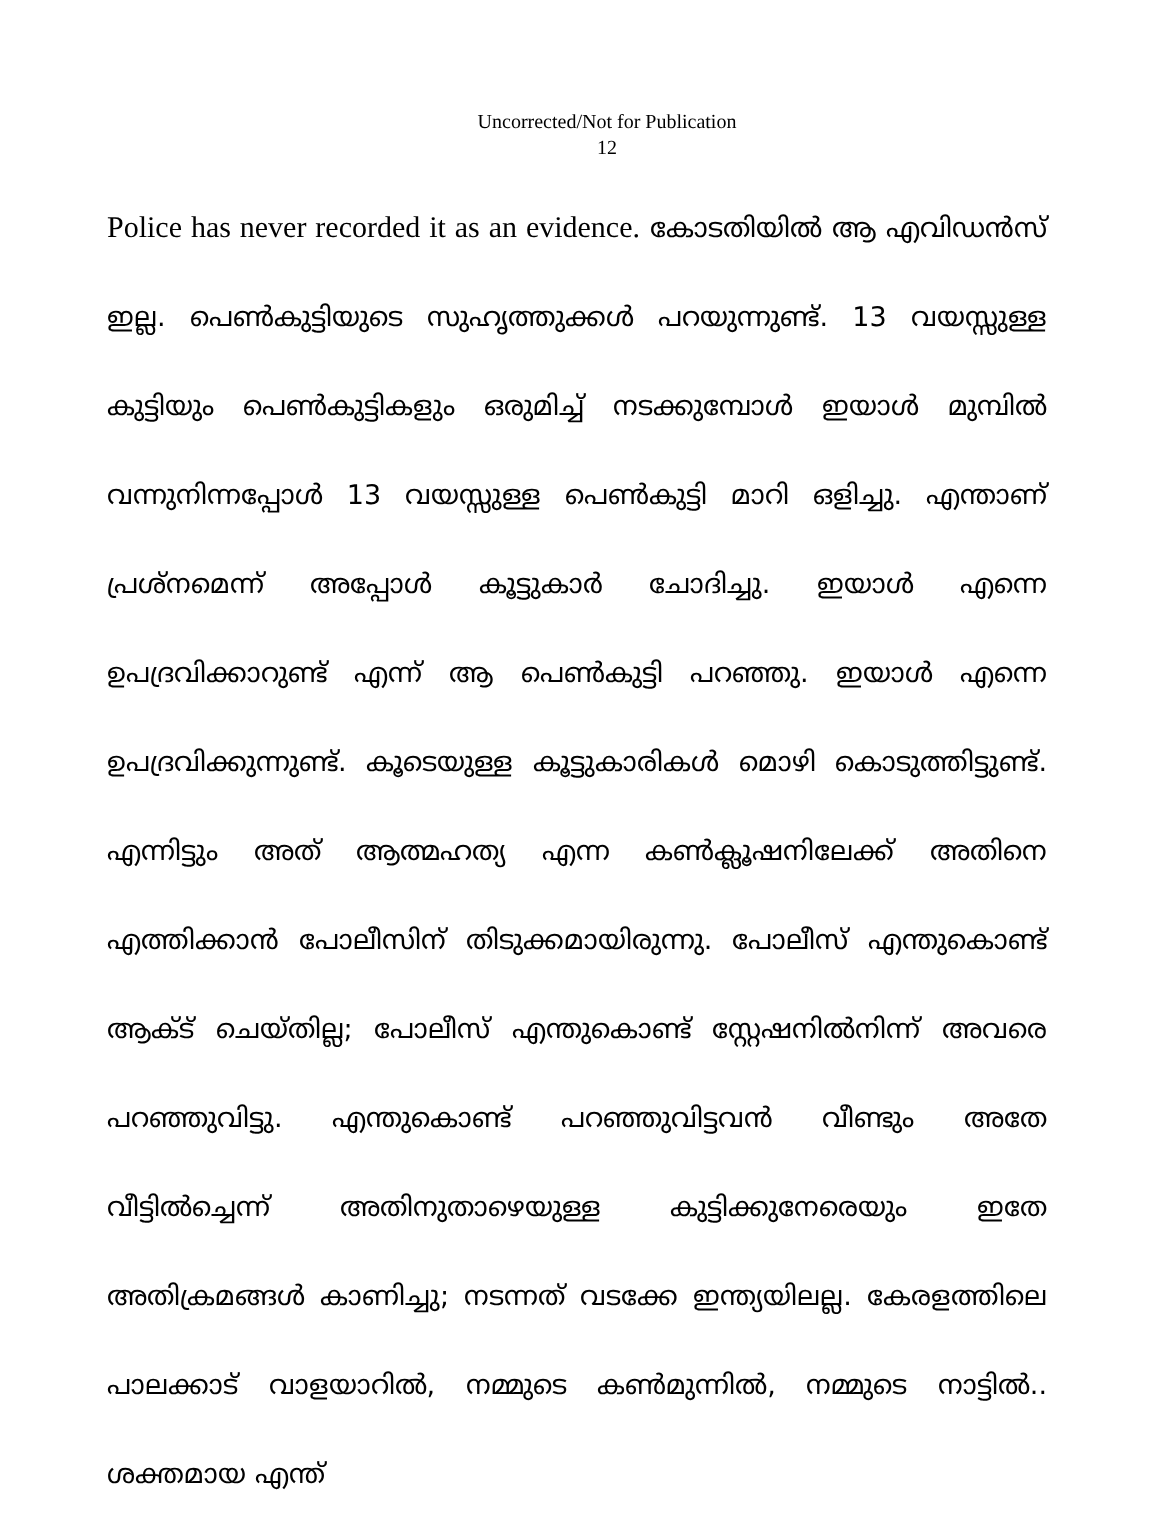Uncorrected/Not for Publication
12
Police has never recorded it as an evidence. കോടതിയിൽ ആ എവിഡൻസ് ഇല്ല. പെൺകുട്ടിയുടെ സുഹൃത്തുക്കൾ പറയുന്നുണ്ട്. 13 വയസ്സുള്ള കുട്ടിയും പെൺകുട്ടികളും ഒരുമിച്ച് നടക്കുമ്പോൾ ഇയാൾ മുമ്പിൽ വന്നുനിന്നപ്പോൾ 13 വയസ്സുള്ള പെൺകുട്ടി മാറി ഒളിച്ചു. എന്താണ് പ്രശ്നമെന്ന് അപ്പോൾ കൂട്ടുകാർ ചോദിച്ചു. ഇയാൾ എന്നെ ഉപദ്രവിക്കാറുണ്ട് എന്ന് ആ പെൺകുട്ടി പറഞ്ഞു. ഇയാൾ എന്നെ ഉപദ്രവിക്കുന്നുണ്ട്. കൂടെയുള്ള കൂട്ടുകാരികൾ മൊഴി കൊടുത്തിട്ടുണ്ട്. എന്നിട്ടും അത് ആത്മഹത്യ എന്ന കൺക്ലൂഷനിലേക്ക് അതിനെ എത്തിക്കാൻ പോലീസിന് തിടുക്കമായിരുന്നു. പോലീസ് എന്തുകൊണ്ട് ആക്ട് ചെയ്തില്ല; പോലീസ് എന്തുകൊണ്ട് സ്റ്റേഷനിൽനിന്ന് അവരെ പറഞ്ഞുവിട്ടു. എന്തുകൊണ്ട് പറഞ്ഞുവിട്ടവൻ വീണ്ടും അതേ വീട്ടിൽച്ചെന്ന് അതിനുതാഴെയുള്ള കുട്ടിക്കുനേരെയും ഇതേ അതിക്രമങ്ങൾ കാണിച്ചു; നടന്നത് വടക്കേ ഇന്ത്യയിലല്ല. കേരളത്തിലെ പാലക്കാട് വാളയാറിൽ, നമ്മുടെ കൺമുന്നിൽ, നമ്മുടെ നാട്ടിൽ.. ശക്തമായ എന്ത്